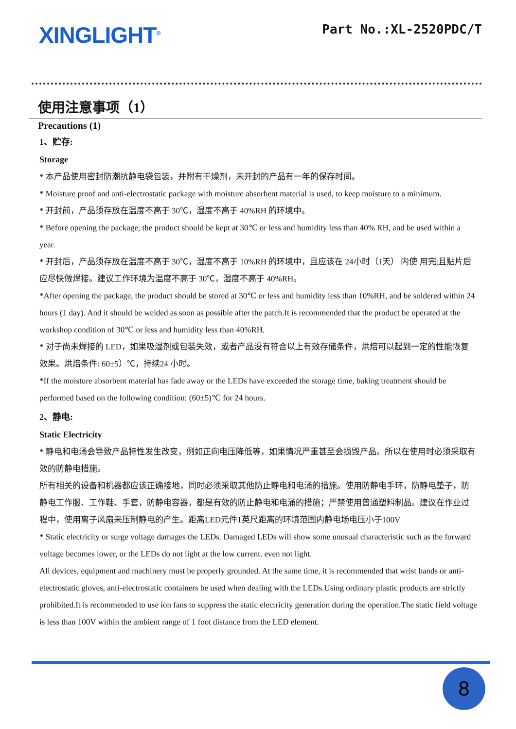XINGLIGHT<sup>®</sup>
Part No.:XL-2520PDC/T
使用注意事项（1）
Precautions (1)
1、贮存:
Storage
* 本产品使用密封防潮抗静电袋包装，并附有干燥剂，未开封的产品有一年的保存时间。
* Moisture proof and anti-electrostatic package with moisture absorbent material is used, to keep moisture to a minimum.
* 开封前，产品须存放在温度不高于 30℃，湿度不高于 40%RH 的环境中。
* Before opening the package, the product should be kept at 30℃ or less and humidity less than 40% RH, and be used within a year.
* 开封后，产品须存放在温度不高于 30℃，湿度不高于 10%RH 的环境中，且应该在 24小时（1天） 内使 用完;且贴片后应尽快做焊接。建议工作环境为温度不高于 30℃，湿度不高于 40%RH。
*After opening the package, the product should be stored at 30℃ or less and humidity less than 10%RH, and be soldered within 24 hours (1 day). And it should be welded as soon as possible after the patch.It is recommended that the product be operated at the workshop condition of 30℃ or less and humidity less than 40%RH.
* 对于尚未焊接的 LED，如果吸湿剂或包装失效，或者产品没有符合以上有效存储条件，烘焙可以起到一定的性能恢复效果。烘焙条件: 60±5）℃，持续24 小时。
*If the moisture absorbent material has fade away or the LEDs have exceeded the storage time, baking treatment should be performed based on the following condition: (60±5)℃ for 24 hours.
2、静电:
Static Electricity
* 静电和电涌会导致产品特性发生改变，例如正向电压降低等，如果情况严重甚至会损毁产品。所以在使用时必须采取有效的防静电措施。
所有相关的设备和机器都应该正确接地，同时必须采取其他防止静电和电涌的措施。使用防静电手环，防静电垫子，防静电工作服、工作鞋、手套，防静电容器，都是有效的防止静电和电涌的措施；严禁使用普通塑料制品。建议在作业过程中，使用离子风扇来压制静电的产生。距离LED元件1英尺距离的环境范围内静电场电压小于100V
* Static electricity or surge voltage damages the LEDs. Damaged LEDs will show some unusual characteristic such as the forward voltage becomes lower, or the LEDs do not light at the low current. even not light.
All devices, equipment and machinery must be properly grounded. At the same time, it is recommended that wrist bands or anti-electrostatic gloves, anti-electrostatic containers be used when dealing with the LEDs.Using ordinary plastic products are strictly prohibited.It is recommended to use ion fans to suppress the static electricity generation during the operation.The static field voltage is less than 100V within the ambient range of 1 foot distance from the LED element.
8